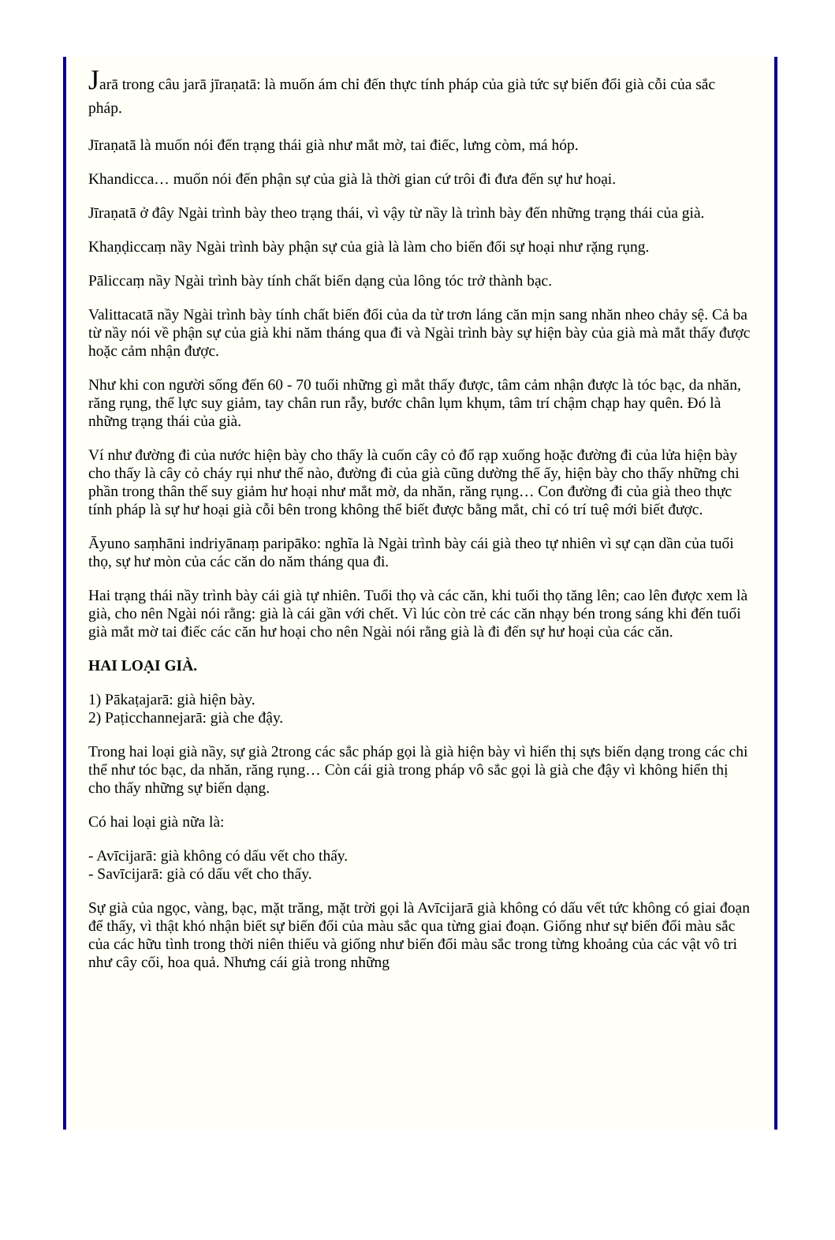Jarā trong câu jarā jīraṇatā: là muốn ám chỉ đến thực tính pháp của già tức sự biến đổi già cỗi của sắc pháp.
Jīraṇatā là muốn nói đến trạng thái già như mắt mờ, tai điếc, lưng còm, má hóp.
Khandicca… muốn nói đến phận sự của già là thời gian cứ trôi đi đưa đến sự hư hoại.
Jīraṇatā ở đây Ngài trình bày theo trạng thái, vì vậy từ nầy là trình bày đến những trạng thái của già.
Khaṇḍiccaṃ nầy Ngài trình bày phận sự của già là làm cho biến đổi sự hoại như rặng rụng.
Pāliccaṃ nầy Ngài trình bày tính chất biến dạng của lông tóc trở thành bạc.
Valittacatā nầy Ngài trình bày tính chất biến đổi của da từ trơn láng căn mịn sang nhăn nheo chảy sệ. Cả ba từ nầy nói về phận sự của già khi năm tháng qua đi và Ngài trình bày sự hiện bày của già mà mắt thấy được hoặc cảm nhận được.
Như khi con người sống đến 60 - 70 tuổi những gì mắt thấy được, tâm cảm nhận được là tóc bạc, da nhăn, răng rụng, thể lực suy giảm, tay chân run rẫy, bước chân lụm khụm, tâm trí chậm chạp hay quên. Đó là những trạng thái của già.
Ví như đường đi của nước hiện bày cho thấy là cuốn cây cỏ đổ rạp xuống hoặc đường đi của lửa hiện bày cho thấy là cây cỏ cháy rụi như thế nào, đường đi của già cũng dường thế ấy, hiện bày cho thấy những chi phần trong thân thể suy giảm hư hoại như mắt mờ, da nhăn, răng rụng… Con đường đi của già theo thực tính pháp là sự hư hoại già cỗi bên trong không thể biết được bằng mắt, chỉ có trí tuệ mới biết được.
Āyuno saṃhāni indriyānaṃ paripāko: nghĩa là Ngài trình bày cái già theo tự nhiên vì sự cạn dần của tuổi thọ, sự hư mòn của các căn do năm tháng qua đi.
Hai trạng thái nầy trình bày cái già tự nhiên. Tuổi thọ và các căn, khi tuổi thọ tăng lên; cao lên được xem là già, cho nên Ngài nói rằng: già là cái gần với chết. Vì lúc còn trẻ các căn nhạy bén trong sáng khi đến tuổi già mắt mờ tai điếc các căn hư hoại cho nên Ngài nói rằng già là đi đến sự hư hoại của các căn.
HAI LOẠI GIÀ.
1) Pākaṭajarā: già hiện bày.
2) Paṭicchannejarā: già che đậy.
Trong hai loại già nầy, sự già 2trong các sắc pháp gọi là già hiện bày vì hiển thị sựs biến dạng trong các chi thể như tóc bạc, da nhăn, răng rụng… Còn cái già trong pháp vô sắc gọi là già che đậy vì không hiển thị cho thấy những sự biến dạng.
Có hai loại già nữa là:
- Avīcijarā: già không có dấu vết cho thấy.
- Savīcijarā: già có dấu vết cho thấy.
Sự già của ngọc, vàng, bạc, mặt trăng, mặt trời gọi là Avīcijarā già không có dấu vết tức không có giai đoạn để thấy, vì thật khó nhận biết sự biến đổi của màu sắc qua từng giai đoạn. Giống như sự biến đổi màu sắc của các hữu tình trong thời niên thiếu và giống như biến đổi màu sắc trong từng khoảng của các vật vô tri như cây cối, hoa quả. Nhưng cái già trong những